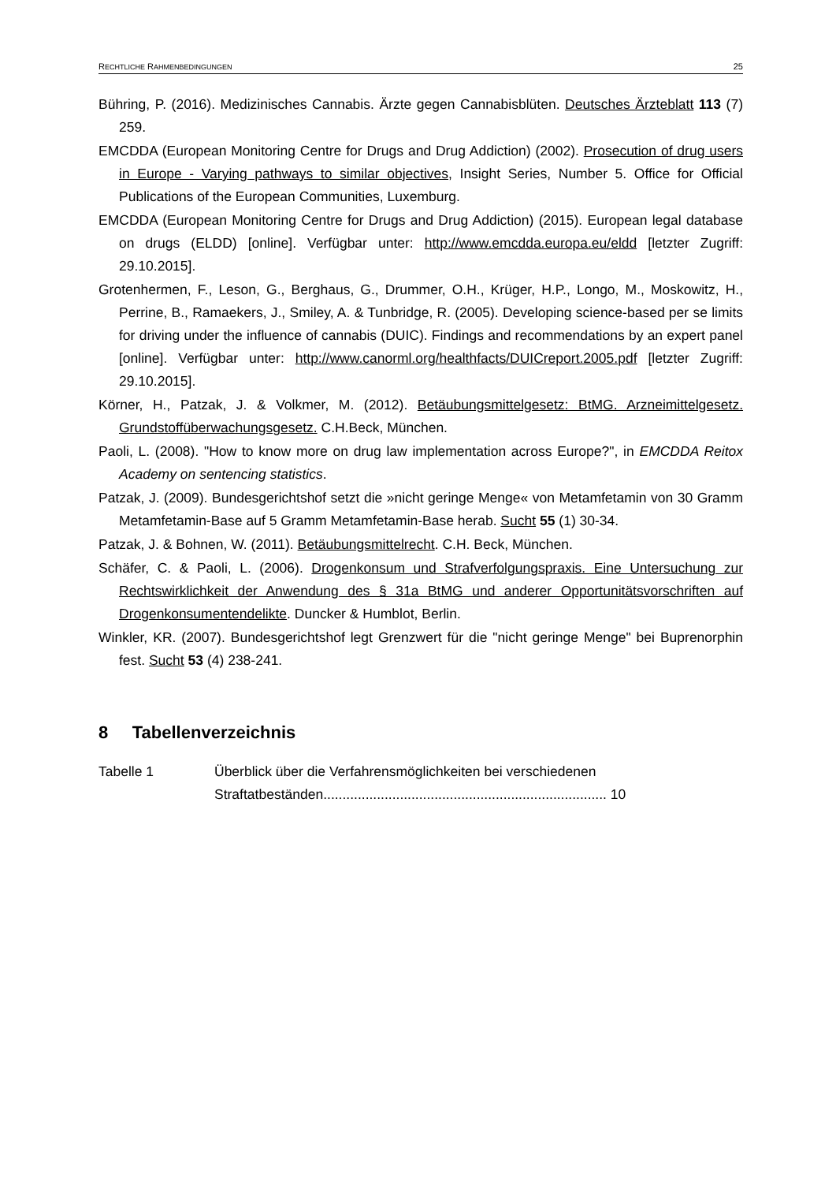RECHTLICHE RAHMENBEDINGUNGEN 25
Bühring, P. (2016). Medizinisches Cannabis. Ärzte gegen Cannabisblüten. Deutsches Ärzteblatt 113 (7) 259.
EMCDDA (European Monitoring Centre for Drugs and Drug Addiction) (2002). Prosecution of drug users in Europe - Varying pathways to similar objectives, Insight Series, Number 5. Office for Official Publications of the European Communities, Luxemburg.
EMCDDA (European Monitoring Centre for Drugs and Drug Addiction) (2015). European legal database on drugs (ELDD) [online]. Verfügbar unter: http://www.emcdda.europa.eu/eldd [letzter Zugriff: 29.10.2015].
Grotenhermen, F., Leson, G., Berghaus, G., Drummer, O.H., Krüger, H.P., Longo, M., Moskowitz, H., Perrine, B., Ramaekers, J., Smiley, A. & Tunbridge, R. (2005). Developing science-based per se limits for driving under the influence of cannabis (DUIC). Findings and recommendations by an expert panel [online]. Verfügbar unter: http://www.canorml.org/healthfacts/DUICreport.2005.pdf [letzter Zugriff: 29.10.2015].
Körner, H., Patzak, J. & Volkmer, M. (2012). Betäubungsmittelgesetz: BtMG. Arzneimittelgesetz. Grundstoffüberwachungsgesetz. C.H.Beck, München.
Paoli, L. (2008). "How to know more on drug law implementation across Europe?", in EMCDDA Reitox Academy on sentencing statistics.
Patzak, J. (2009). Bundesgerichtshof setzt die »nicht geringe Menge« von Metamfetamin von 30 Gramm Metamfetamin-Base auf 5 Gramm Metamfetamin-Base herab. Sucht 55 (1) 30-34.
Patzak, J. & Bohnen, W. (2011). Betäubungsmittelrecht. C.H. Beck, München.
Schäfer, C. & Paoli, L. (2006). Drogenkonsum und Strafverfolgungspraxis. Eine Untersuchung zur Rechtswirklichkeit der Anwendung des § 31a BtMG und anderer Opportunitätsvorschriften auf Drogenkonsumentendelikte. Duncker & Humblot, Berlin.
Winkler, KR. (2007). Bundesgerichtshof legt Grenzwert für die "nicht geringe Menge" bei Buprenorphin fest. Sucht 53 (4) 238-241.
8 Tabellenverzeichnis
Tabelle 1 Überblick über die Verfahrensmöglichkeiten bei verschiedenen
Straftatbeständen.......................................................................... 10